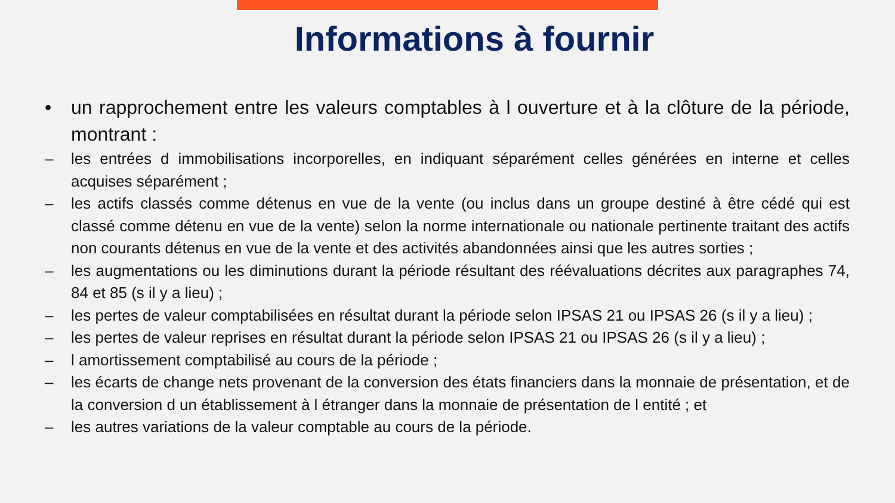Informations à fournir
• un rapprochement entre les valeurs comptables à l ouverture et à la clôture de la période, montrant :
– les entrées d immobilisations incorporelles, en indiquant séparément celles générées en interne et celles acquises séparément ;
– les actifs classés comme détenus en vue de la vente (ou inclus dans un groupe destiné à être cédé qui est classé comme détenu en vue de la vente) selon la norme internationale ou nationale pertinente traitant des actifs non courants détenus en vue de la vente et des activités abandonnées ainsi que les autres sorties ;
– les augmentations ou les diminutions durant la période résultant des réévaluations décrites aux paragraphes 74, 84 et 85 (s il y a lieu) ;
– les pertes de valeur comptabilisées en résultat durant la période selon IPSAS 21 ou IPSAS 26 (s il y a lieu) ;
– les pertes de valeur reprises en résultat durant la période selon IPSAS 21 ou IPSAS 26 (s il y a lieu) ;
– l amortissement comptabilisé au cours de la période ;
– les écarts de change nets provenant de la conversion des états financiers dans la monnaie de présentation, et de la conversion d un établissement à l étranger dans la monnaie de présentation de l entité ; et
– les autres variations de la valeur comptable au cours de la période.